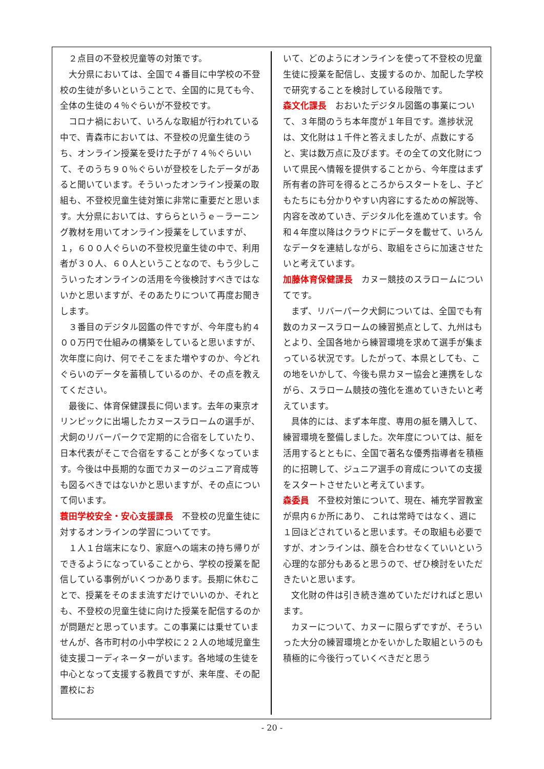２点目の不登校児童等の対策です。
大分県においては、全国で４番目に中学校の不登校の生徒が多いということで、全国的に見ても今、全体の生徒の４％ぐらいが不登校です。
コロナ禍において、いろんな取組が行われている中で、青森市においては、不登校の児童生徒のうち、オンライン授業を受けた子が７４％ぐらいいて、そのうち９０％ぐらいが登校をしたデータがあると聞いています。そういったオンライン授業の取組も、不登校児童生徒対策に非常に重要だと思います。大分県においては、すららというｅ－ラーニング教材を用いてオンライン授業をしていますが、１，６００人ぐらいの不登校児童生徒の中で、利用者が３０人、６０人ということなので、もう少しこういったオンラインの活用を今後検討すべきではないかと思いますが、そのあたりについて再度お聞きします。
３番目のデジタル図鑑の件ですが、今年度も約４００万円で仕組みの構築をしていると思いますが、次年度に向け、何でそこをまた増やすのか、今どれぐらいのデータを蓄積しているのか、その点を教えてください。
最後に、体育保健課長に伺います。去年の東京オリンピックに出場したカヌースラロームの選手が、犬飼のリバーパークで定期的に合宿をしていたり、日本代表がそこで合宿をすることが多くなっています。今後は中長期的な面でカヌーのジュニア育成等も図るべきではないかと思いますが、その点について伺います。
蓑田学校安全・安心支援課長　不登校の児童生徒に対するオンラインの学習についてです。
１人１台端末になり、家庭への端末の持ち帰りができるようになっていることから、学校の授業を配信している事例がいくつかあります。長期に休むことで、授業をそのまま流すだけでいいのか、それとも、不登校の児童生徒に向けた授業を配信するのかが問題だと思っています。この事業には乗せていませんが、各市町村の小中学校に２２人の地域児童生徒支援コーディネーターがいます。各地域の生徒を中心となって支援する教員ですが、来年度、その配置校にお
いて、どのようにオンラインを使って不登校の児童生徒に授業を配信し、支援するのか、加配した学校で研究することを検討している段階です。
森文化課長　おおいたデジタル図鑑の事業について、３年間のうち本年度が１年目です。進捗状況は、文化財は１千件と答えましたが、点数にすると、実は数万点に及びます。その全ての文化財について県民へ情報を提供することから、今年度はまず所有者の許可を得るところからスタートをし、子どもたちにも分かりやすい内容にするための解説等、内容を改めていき、デジタル化を進めています。令和４年度以降はクラウドにデータを載せて、いろんなデータを連結しながら、取組をさらに加速させたいと考えています。
加藤体育保健課長　カヌー競技のスラロームについてです。
まず、リバーパーク犬飼については、全国でも有数のカヌースラロームの練習拠点として、九州はもとより、全国各地から練習環境を求めて選手が集まっている状況です。したがって、本県としても、この地をいかして、今後も県カヌー協会と連携をしながら、スラローム競技の強化を進めていきたいと考えています。
具体的には、まず本年度、専用の艇を購入して、練習環境を整備しました。次年度については、艇を活用するとともに、全国で著名な優秀指導者を積極的に招聘して、ジュニア選手の育成についての支援をスタートさせたいと考えています。
森委員　不登校対策について、現在、補充学習教室が県内６か所にあり、 これは常時ではなく、週に１回ほどされていると思います。その取組も必要ですが、オンラインは、顔を合わせなくていいという心理的な部分もあると思うので、ぜひ検討をいただきたいと思います。
文化財の件は引き続き進めていただければと思います。
カヌーについて、カヌーに限らずですが、そういった大分の練習環境とかをいかした取組というのも積極的に今後行っていくべきだと思う
- 20 -